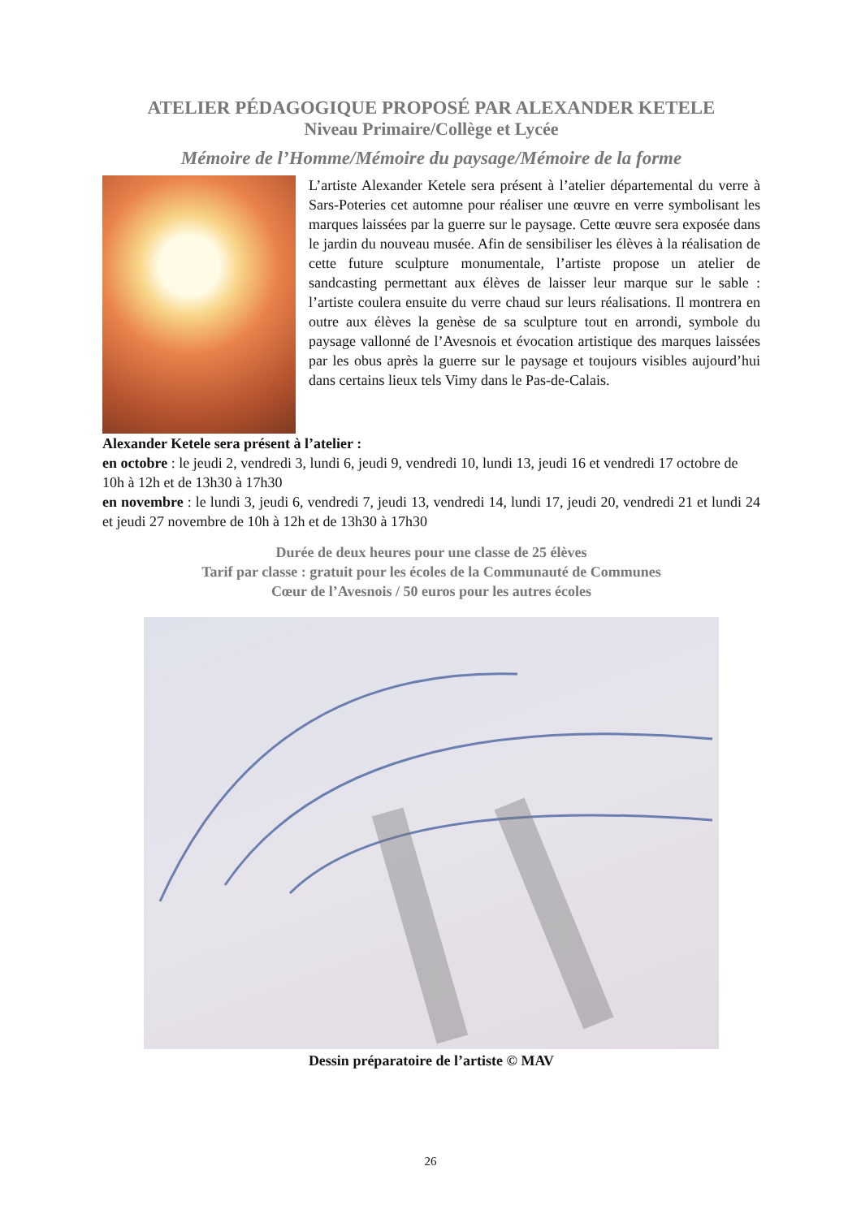ATELIER PÉDAGOGIQUE PROPOSÉ PAR ALEXANDER KETELE
Niveau Primaire/Collège et Lycée
Mémoire de l’Homme/Mémoire du paysage/Mémoire de la forme
L’artiste Alexander Ketele sera présent à l’atelier départemental du verre à Sars-Poteries cet automne pour réaliser une œuvre en verre symbolisant les marques laissées par la guerre sur le paysage. Cette œuvre sera exposée dans le jardin du nouveau musée. Afin de sensibiliser les élèves à la réalisation de cette future sculpture monumentale, l’artiste propose un atelier de sandcasting permettant aux élèves de laisser leur marque sur le sable : l’artiste coulera ensuite du verre chaud sur leurs réalisations. Il montrera en outre aux élèves la genèse de sa sculpture tout en arrondi, symbole du paysage vallonné de l’Avesnois et évocation artistique des marques laissées par les obus après la guerre sur le paysage et toujours visibles aujourd’hui dans certains lieux tels Vimy dans le Pas-de-Calais.
Alexander Ketele sera présent à l’atelier :
en octobre : le jeudi 2, vendredi 3, lundi 6, jeudi 9, vendredi 10, lundi 13, jeudi 16 et vendredi 17 octobre de 10h à 12h et de 13h30 à 17h30
en novembre : le lundi 3, jeudi 6, vendredi 7, jeudi 13, vendredi 14, lundi 17, jeudi 20, vendredi 21 et lundi 24 et jeudi 27 novembre de 10h à 12h et de 13h30 à 17h30
Durée de deux heures pour une classe de 25 élèves
Tarif par classe : gratuit pour les écoles de la Communauté de Communes
Cœur de l’Avesnois / 50 euros pour les autres écoles
Dessin préparatoire de l’artiste © MAV
26